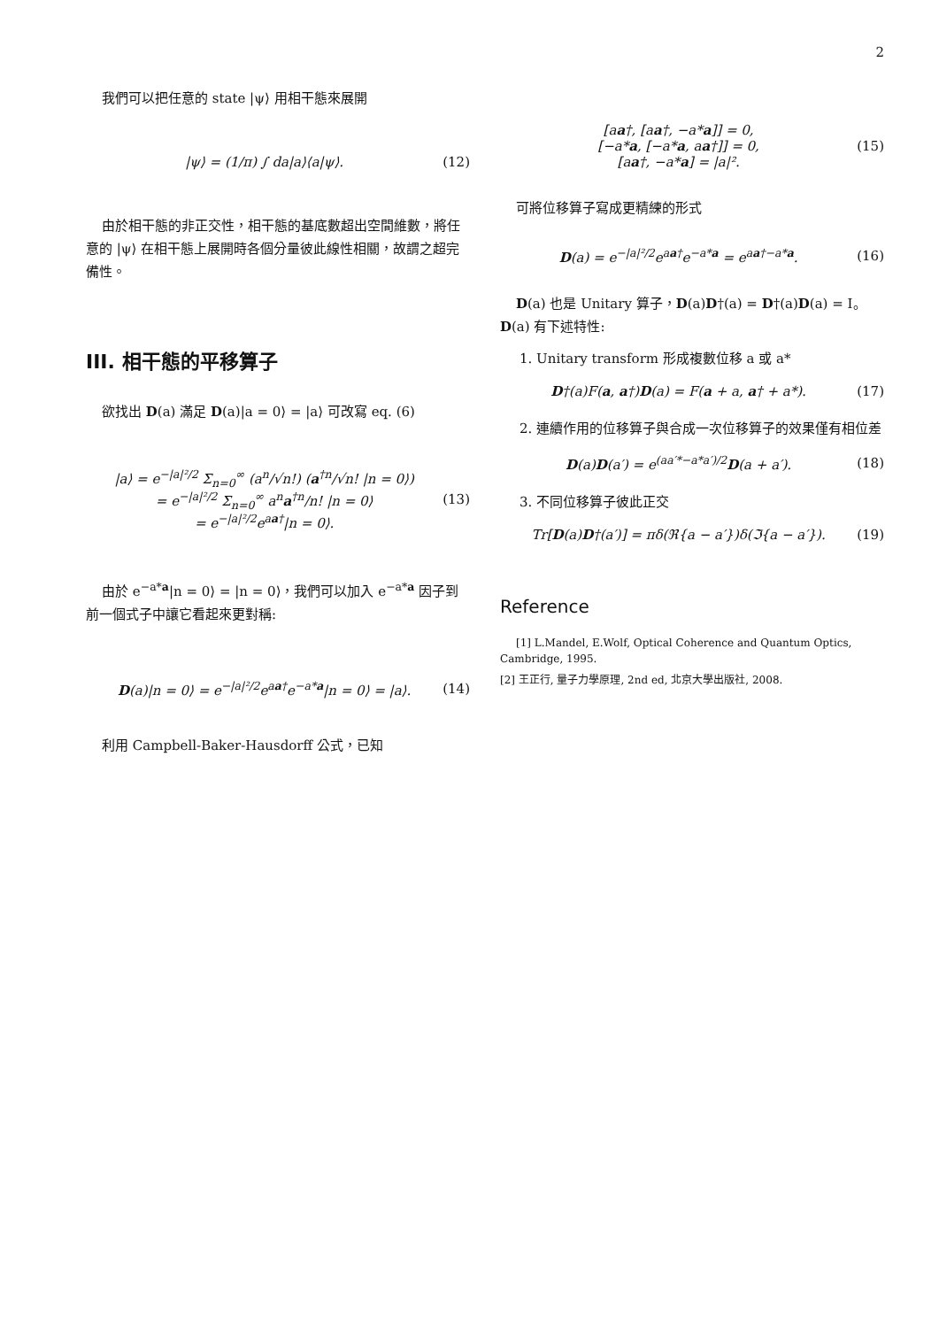2
我們可以把任意的 state |ψ⟩ 用相干態來展開
|ψ⟩ = (1/π) ∫ da|a⟩⟨a|ψ⟩. (12)
由於相干態的非正交性，相干態的基底數超出空間維數，將任意的 |ψ⟩ 在相干態上展開時各個分量彼此線性相關，故謂之超完備性。
III. 相干態的平移算子
欲找出 D(a) 滿足 D(a)|a = 0⟩ = |a⟩ 可改寫 eq. (6)
|a⟩ = e<sup>−|a|²/2</sup> Σ<sub>n=0</sub><sup>∞</sup> (a<sup>n</sup>/√n!) (a<sup>†n</sup>/√n! |n = 0⟩)
= e<sup>−|a|²/2</sup> Σ<sub>n=0</sub><sup>∞</sup> a<sup>n</sup>a<sup>†n</sup>/n! |n = 0⟩
= e<sup>−|a|²/2</sup>e<sup>aa†</sup>|n = 0⟩.
(13)
由於 e<sup>−a*a</sup>|n = 0⟩ = |n = 0⟩，我們可以加入 e<sup>−a*a</sup> 因子到前一個式子中讓它看起來更對稱:
D(a)|n = 0⟩ = e<sup>−|a|²/2</sup>e<sup>aa†</sup>e<sup>−a*a</sup>|n = 0⟩ = |a⟩.
(14)
利用 Campbell-Baker-Hausdorff 公式，已知
[aa†, [aa†, −a*a]] = 0,
[−a*a, [−a*a, aa†]] = 0,
[aa†, −a*a] = |a|².
(15)
可將位移算子寫成更精練的形式
D(a) = e<sup>−|a|²/2</sup>e<sup>aa†</sup>e<sup>−a*a</sup> = e<sup>aa†−a*a</sup>.
(16)
D(a) 也是 Unitary 算子，D(a)D†(a) = D†(a)D(a) = I。D(a) 有下述特性:
1. Unitary transform 形成複數位移 a 或 a*
D†(a)F(a, a†)D(a) = F(a + a, a† + a*).
(17)
2. 連續作用的位移算子與合成一次位移算子的效果僅有相位差
D(a)D(a′) = e<sup>(aa′*−a*a′)/2</sup>D(a + a′).
(18)
3. 不同位移算子彼此正交
Tr[D(a)D†(a′)] = πδ(ℜ{a − a′})δ(ℑ{a − a′}).
(19)
Reference
[1] L.Mandel, E.Wolf, Optical Coherence and Quantum Optics, Cambridge, 1995.
[2] 王正行, 量子力學原理, 2nd ed, 北京大學出版社, 2008.